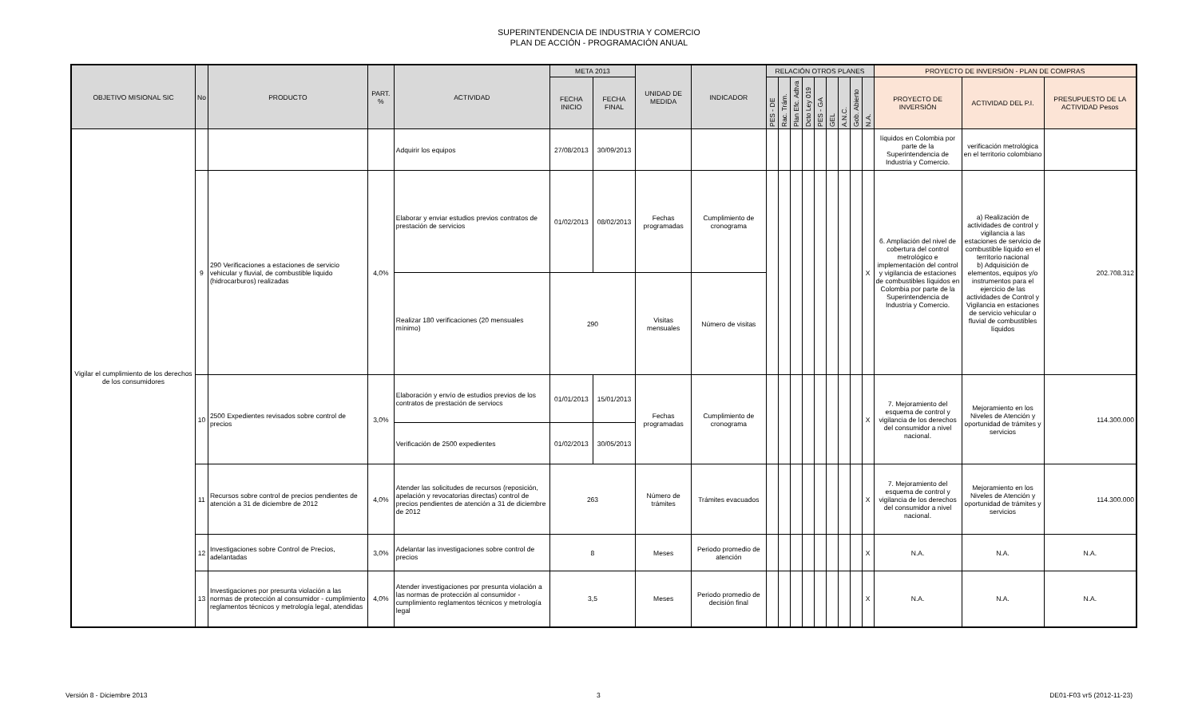SUPERINTENDENCIA DE INDUSTRIA Y COMERCIO
PLAN DE ACCIÓN - PROGRAMACIÓN ANUAL
| OBJETIVO MISIONAL SIC | No | PRODUCTO | PART. % | ACTIVIDAD | META 2013 | | UNIDAD DE MEDIDA | INDICADOR | RELACIÓN OTROS PLANES | | | | | | | | | PROYECTO DE INVERSIÓN - PLAN DE COMPRAS | | |
| --- | --- | --- | --- | --- | --- | --- | --- | --- | --- | --- | --- | --- | --- | --- | --- | --- | --- | --- | --- | --- |
| | | | | | FECHA INICIO | FECHA FINAL | | | PES - DE | Rac. Trám. | Plan Efc. Adtva | Dcto Ley 019 | PES - GA | GEL | A.N.C. | Gob. Abierto | N.A. | PROYECTO DE INVERSIÓN | ACTIVIDAD DEL P.I. | PRESUPUESTO DE LA ACTIVIDAD Pesos |
| Vigilar el cumplimiento de los derechos de los consumidores | | | | Adquirir los equipos | 27/08/2013 | 30/09/2013 | | | | | | | | | | | | líquidos en Colombia por parte de la Superintendencia de Industria y Comercio. | verificación metrológica en el territorio colombiano | |
| | 9 | 290 Verificaciones a estaciones de servicio vehicular y fluvial, de combustible liquido (hidrocarburos) realizadas | 4,0% | Elaborar y enviar estudios previos contratos de prestación de servicios | 01/02/2013 | 08/02/2013 | Fechas programadas | Cumplimiento de cronograma | | | | | | | | | X | 6. Ampliación del nivel de cobertura del control metrológico e implementación del control y vigilancia de estaciones de combustibles líquidos en Colombia por parte de la Superintendencia de Industria y Comercio. | a) Realización de actividades de control y vigilancia a las estaciones de servicio de combustible líquido en el territorio nacional b) Adquisición de elementos, equipos y/o instrumentos para el ejercicio de las actividades de Control y Vigilancia en estaciones de servicio vehicular o fluvial de combustibles líquidos | 202.708.312 |
| | | | | Realizar 180 verificaciones (20 mensuales mínimo) | 290 | | Visitas mensuales | Número de visitas | | | | | | | | | | | | |
| | 10 | 2500 Expedientes revisados sobre control de precios | 3,0% | Elaboración y envío de estudios previos de los contratos de prestación de serviocs | 01/01/2013 | 15/01/2013 | Fechas programadas | Cumplimiento de cronograma | | | | | | | | | X | 7. Mejoramiento del esquema de control y vigilancia de los derechos del consumidor a nivel nacional. | Mejoramiento en los Niveles de Atención y oportunidad de trámites y servicios | 114.300.000 |
| | | | | Verificación de 2500 expedientes | 01/02/2013 | 30/05/2013 | | | | | | | | | | | | | | |
| | 11 | Recursos sobre control de precios pendientes de atención a 31 de diciembre de 2012 | 4,0% | Atender las solicitudes de recursos (reposición, apelación y revocatorias directas) control de precios pendientes de atención a 31 de diciembre de 2012 | 263 | | Número de trámites | Trámites evacuados | | | | | | | | | X | 7. Mejoramiento del esquema de control y vigilancia de los derechos del consumidor a nivel nacional. | Mejoramiento en los Niveles de Atención y oportunidad de trámites y servicios | 114.300.000 |
| | 12 | Investigaciones sobre Control de Precios, adelantadas | 3,0% | Adelantar las investigaciones sobre control de precios | 8 | | Meses | Periodo promedio de atención | | | | | | | | | X | N.A. | N.A. | N.A. |
| | 13 | Investigaciones por presunta violación a las normas de protección al consumidor - cumplimiento reglamentos técnicos y metrología legal, atendidas | 4,0% | Atender investigaciones por presunta violación a las normas de protección al consumidor - cumplimiento reglamentos técnicos y metrología legal | 3,5 | | Meses | Periodo promedio de decisión final | | | | | | | | | X | N.A. | N.A. | N.A. |
Versión 8 - Diciembre 2013 3 DE01-F03 vr5 (2012-11-23)